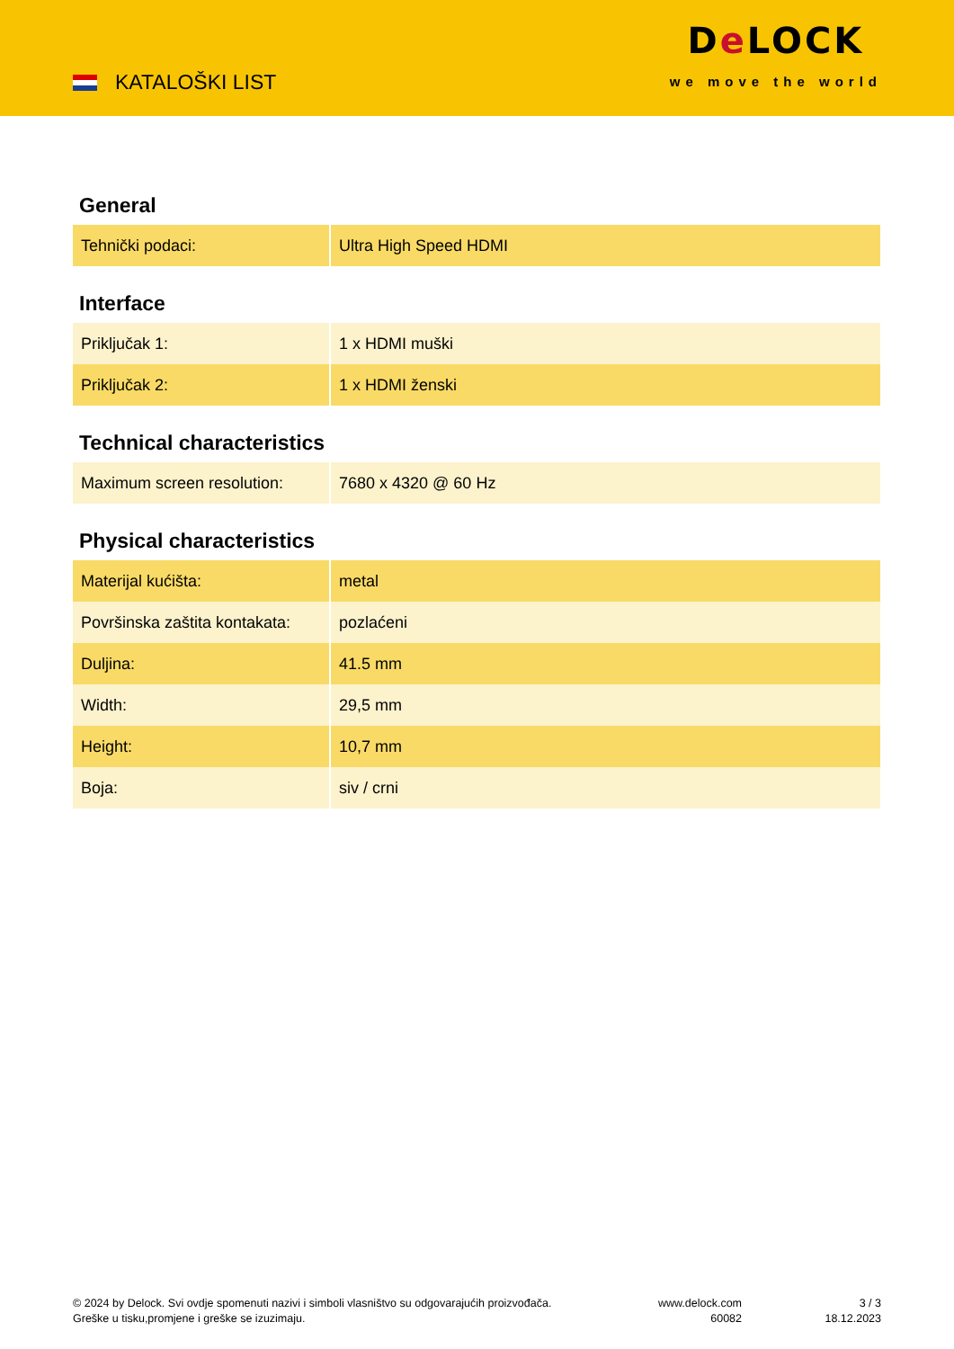KATALOŠKI LIST
De LOCK
we move the world
General
| Tehnički podaci: | Ultra High Speed HDMI |
Interface
| Priključak 1: | 1 x HDMI muški |
| Priključak 2: | 1 x HDMI ženski |
Technical characteristics
| Maximum screen resolution: | 7680 x 4320 @ 60 Hz |
Physical characteristics
| Materijal kućišta: | metal |
| Površinska zaštita kontakata: | pozlaćeni |
| Duljina: | 41.5 mm |
| Width: | 29,5 mm |
| Height: | 10,7 mm |
| Boja: | siv / crni |
© 2024 by Delock. Svi ovdje spomenuti nazivi i simboli vlasništvo su odgovarajućih proizvođača.
Greške u tisku,promjene i greške se izuzimaju.
www.delock.com
60082
3 / 3
18.12.2023